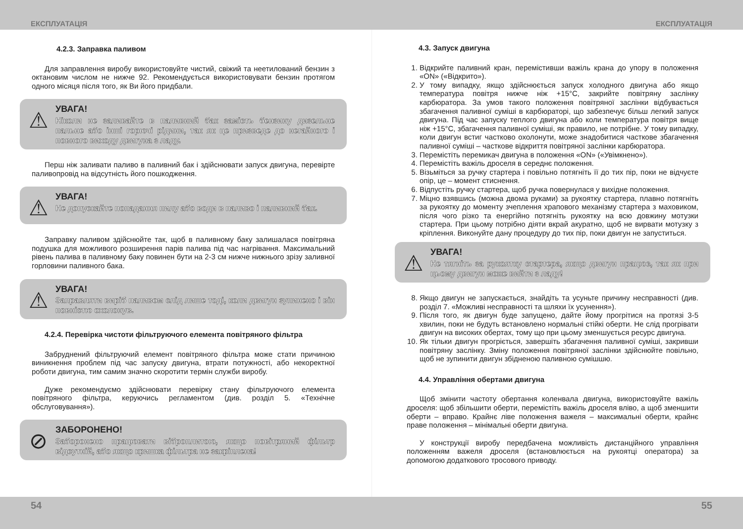ЕКСПЛУАТАЦІЯ ЕКСПЛУАТАЦІЯ
4.2.3. Заправка паливом
Для заправлення виробу використовуйте чистий, свіжий та неетилований бензин з октановим числом не нижче 92. Рекомендується використовувати бензин протягом одного місяця після того, як Ви його придбали.
⚠
УВАГА!
Ніколи не заливайте в паливний бак замість бензину дизельне пальне або інші горючі рідини, так як це призведе до негайного і повного виходу двигуна з ладу.
Перш ніж заливати паливо в паливний бак і здійснювати запуск двигуна, перевірте паливопровід на відсутність його пошкодження.
⚠
УВАГА!
Не допускайте попадання пилу або води в паливо і паливний бак.
Заправку паливом здійснюйте так, щоб в паливному баку залишалася повітряна подушка для можливого розширення парів палива під час нагрівання. Максимальний рівень палива в паливному баку повинен бути на 2-3 см нижче нижнього зрізу заливної горловини паливного бака.
⚠
УВАГА!
Заправляти виріб паливом слід лише тоді, коли двигун зупинено і він повністю охолонув.
4.2.4. Перевірка чистоти фільтруючого елемента повітряного фільтра
Забруднений фільтруючий елемент повітряного фільтра може стати причиною виникнення проблем під час запуску двигуна, втрати потужності, або некоректної роботи двигуна, тим самим значно скоротити термін служби виробу.
Дуже рекомендуємо здійснювати перевірку стану фільтруючого елемента повітряного фільтра, керуючись регламентом (див. розділ 5. «Технічне обслуговування»).
⊘
ЗАБОРОНЕНО!
Заборонено працювати віброплитою, якщо повітряний фільтр відсутній, або якщо кришка фільтра не закріплена!
4.3. Запуск двигуна
1. Відкрийте паливний кран, перемістивши важіль крана до упору в положення «ON» («Відкрито»).
2. У тому випадку, якщо здійснюється запуск холодного двигуна або якщо температура повітря нижче ніж +15°С, закрийте повітряну заслінку карбюратора. За умов такого положення повітряної заслінки відбувається збагачення паливної суміші в карбюраторі, що забезпечує більш легкий запуск двигуна. Під час запуску теплого двигуна або коли температура повітря вище ніж +15°С, збагачення паливної суміші, як правило, не потрібне. У тому випадку, коли двигун встиг частково охолонути, може знадобитися часткове збагачення паливної суміші – часткове відкриття повітряної заслінки карбюратора.
3. Перемістіть перемикач двигуна в положення «ON» («Увімкнено»).
4. Перемістіть важіль дроселя в середнє положення.
5. Візьміться за ручку стартера і повільно потягніть її до тих пір, поки не відчуєте опір, це – момент стиснення.
6. Відпустіть ручку стартера, щоб ручка повернулася у вихідне положення.
7. Міцно взявшись (можна двома руками) за рукоятку стартера, плавно потягніть за рукоятку до моменту зчеплення храпового механізму стартера з маховиком, після чого різко та енергійно потягніть рукоятку на всю довжину мотузки стартера. При цьому потрібно діяти вкрай акуратно, щоб не вирвати мотузку з кріплення. Виконуйте дану процедуру до тих пір, поки двигун не запуститься.
⚠
УВАГА!
Не тягніть за рукоятку стартера, якщо двигун працює, так як при цьому двигун може вийти з ладу!
8. Якщо двигун не запускається, знайдіть та усуньте причину несправності (див. розділ 7. «Можливі несправності та шляхи їх усунення»).
9. Після того, як двигун буде запущено, дайте йому прогрітися на протязі 3-5 хвилин, поки не будуть встановлено нормальні стійкі оберти. Не слід прогрівати двигун на високих обертах, тому що при цьому зменшується ресурс двигуна.
10. Як тільки двигун прогріється, завершіть збагачення паливної суміші, закривши повітряну заслінку. Зміну положення повітряної заслінки здійснюйте повільно, щоб не зупинити двигун збідненою паливною сумішшю.
4.4. Управління обертами двигуна
Щоб змінити частоту обертання коленвала двигуна, використовуйте важіль дроселя: щоб збільшити оберти, перемістіть важіль дроселя вліво, а щоб зменшити оберти – вправо. Крайнє ліве положення важеля – максимальні оберти, крайнє праве положення – мінімальні оберти двигуна.
У конструкції виробу передбачена можливість дистанційного управління положенням важеля дроселя (встановлюється на рукоятці оператора) за допомогою додаткового тросового приводу.
54 55